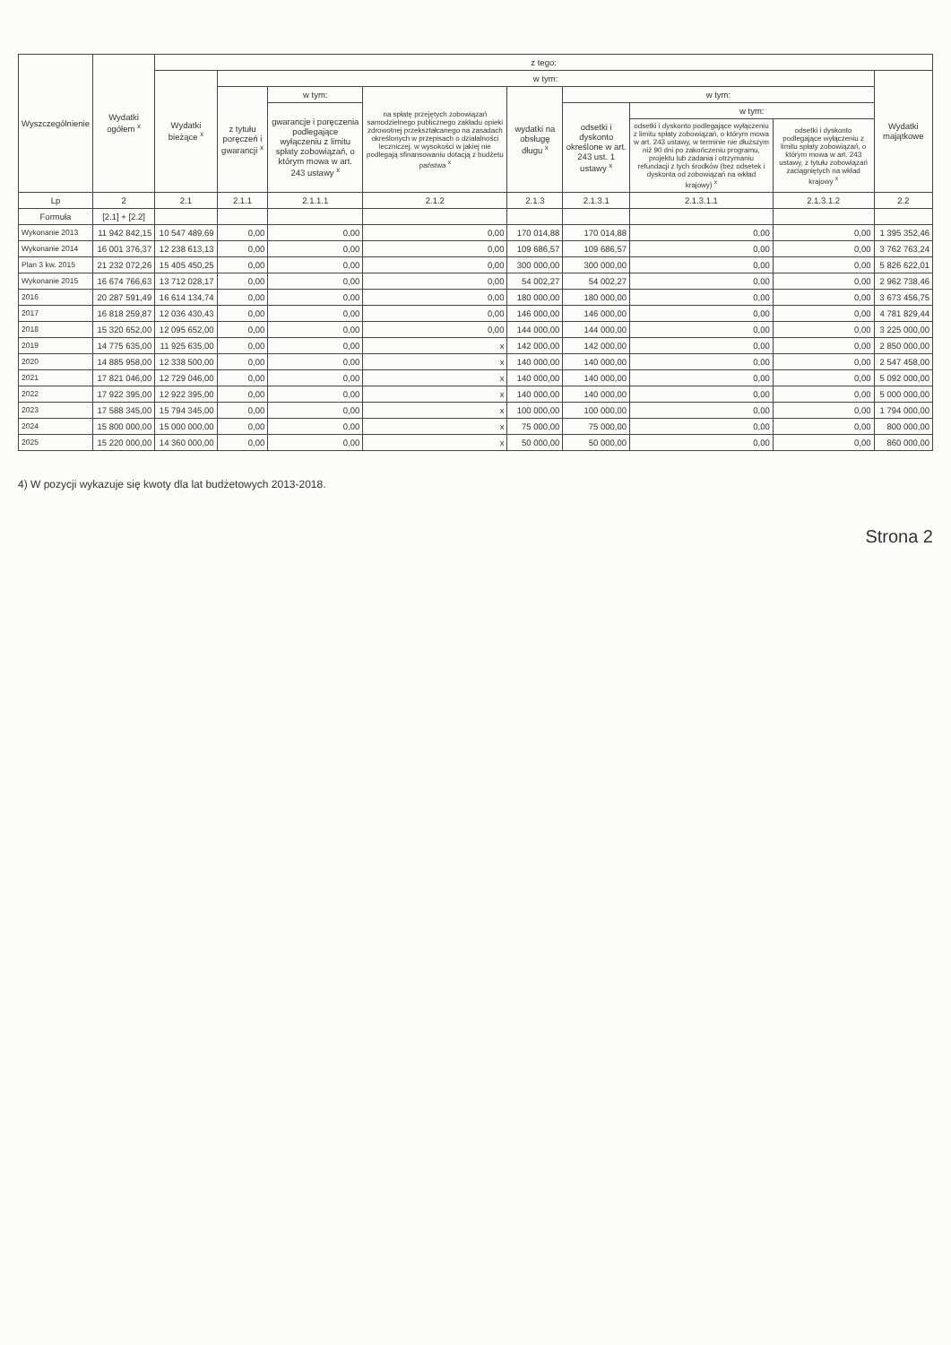| Wyszczególnienie | Wydatki ogółem <sup>x</sup> | z tego: | | | | | | | | |
| --- | --- | --- | --- | --- | --- | --- | --- | --- | --- | --- |
| | | Wydatki bieżące <sup>x</sup> | w tym: | | | | | | | Wydatki majątkowe |
| | | | z tytułu poręczeń i gwarancji <sup>x</sup> | w tym: | na spłatę przejętych zobowiązań samodzielnego publicznego zakładu opieki zdrowotnej przekształcanego na zasadach określonych w przepisach o działalności leczniczej, w wysokości w jakiej nie podlegają sfinansowaniu dotacją z budżetu państwa <sup>x</sup> | wydatki na obsługę długu <sup>x</sup> | w tym: | | | |
| | | | | gwarancje i poręczenia podlegające wyłączeniu z limitu spłaty zobowiązań, o którym mowa w art. 243 ustawy <sup>x</sup> | | | odsetki i dyskonto określone w art. 243 ust. 1 ustawy <sup>x</sup> | w tym: | | |
| | | | | | | | | odsetki i dyskonto podlegające wyłączeniu z limitu spłaty zobowiązań, o którym mowa w art. 243 ustawy, w terminie nie dłuższym niż 90 dni po zakończeniu programu, projektu lub zadania i otrzymaniu refundacji z tych środków (bez odsetek i dyskonta od zobowiązań na wkład krajowy) <sup>x</sup> | odsetki i dyskonto podlegające wyłączeniu z limitu spłaty zobowiązań, o którym mowa w art. 243 ustawy, z tytułu zobowiązań zaciągniętych na wkład krajowy <sup>x</sup> | |
| Lp | 2 | 2.1 | 2.1.1 | 2.1.1.1 | 2.1.2 | 2.1.3 | 2.1.3.1 | 2.1.3.1.1 | 2.1.3.1.2 | 2.2 |
| Formuła | [2.1] + [2.2] | | | | | | | | | |
| Wykonanie 2013 | 11 942 842,15 | 10 547 489,69 | 0,00 | 0,00 | 0,00 | 170 014,88 | 170 014,88 | 0,00 | 0,00 | 1 395 352,46 |
| Wykonanie 2014 | 16 001 376,37 | 12 238 613,13 | 0,00 | 0,00 | 0,00 | 109 686,57 | 109 686,57 | 0,00 | 0,00 | 3 762 763,24 |
| Plan 3 kw. 2015 | 21 232 072,26 | 15 405 450,25 | 0,00 | 0,00 | 0,00 | 300 000,00 | 300 000,00 | 0,00 | 0,00 | 5 826 622,01 |
| Wykonanie 2015 | 16 674 766,63 | 13 712 028,17 | 0,00 | 0,00 | 0,00 | 54 002,27 | 54 002,27 | 0,00 | 0,00 | 2 962 738,46 |
| 2016 | 20 287 591,49 | 16 614 134,74 | 0,00 | 0,00 | 0,00 | 180 000,00 | 180 000,00 | 0,00 | 0,00 | 3 673 456,75 |
| 2017 | 16 818 259,87 | 12 036 430,43 | 0,00 | 0,00 | 0,00 | 146 000,00 | 146 000,00 | 0,00 | 0,00 | 4 781 829,44 |
| 2018 | 15 320 652,00 | 12 095 652,00 | 0,00 | 0,00 | 0,00 | 144 000,00 | 144 000,00 | 0,00 | 0,00 | 3 225 000,00 |
| 2019 | 14 775 635,00 | 11 925 635,00 | 0,00 | 0,00 | x | 142 000,00 | 142 000,00 | 0,00 | 0,00 | 2 850 000,00 |
| 2020 | 14 885 958,00 | 12 338 500,00 | 0,00 | 0,00 | x | 140 000,00 | 140 000,00 | 0,00 | 0,00 | 2 547 458,00 |
| 2021 | 17 821 046,00 | 12 729 046,00 | 0,00 | 0,00 | x | 140 000,00 | 140 000,00 | 0,00 | 0,00 | 5 092 000,00 |
| 2022 | 17 922 395,00 | 12 922 395,00 | 0,00 | 0,00 | x | 140 000,00 | 140 000,00 | 0,00 | 0,00 | 5 000 000,00 |
| 2023 | 17 588 345,00 | 15 794 345,00 | 0,00 | 0,00 | x | 100 000,00 | 100 000,00 | 0,00 | 0,00 | 1 794 000,00 |
| 2024 | 15 800 000,00 | 15 000 000,00 | 0,00 | 0,00 | x | 75 000,00 | 75 000,00 | 0,00 | 0,00 | 800 000,00 |
| 2025 | 15 220 000,00 | 14 360 000,00 | 0,00 | 0,00 | x | 50 000,00 | 50 000,00 | 0,00 | 0,00 | 860 000,00 |
4) W pozycji wykazuje się kwoty dla lat budżetowych 2013-2018.
Strona 2